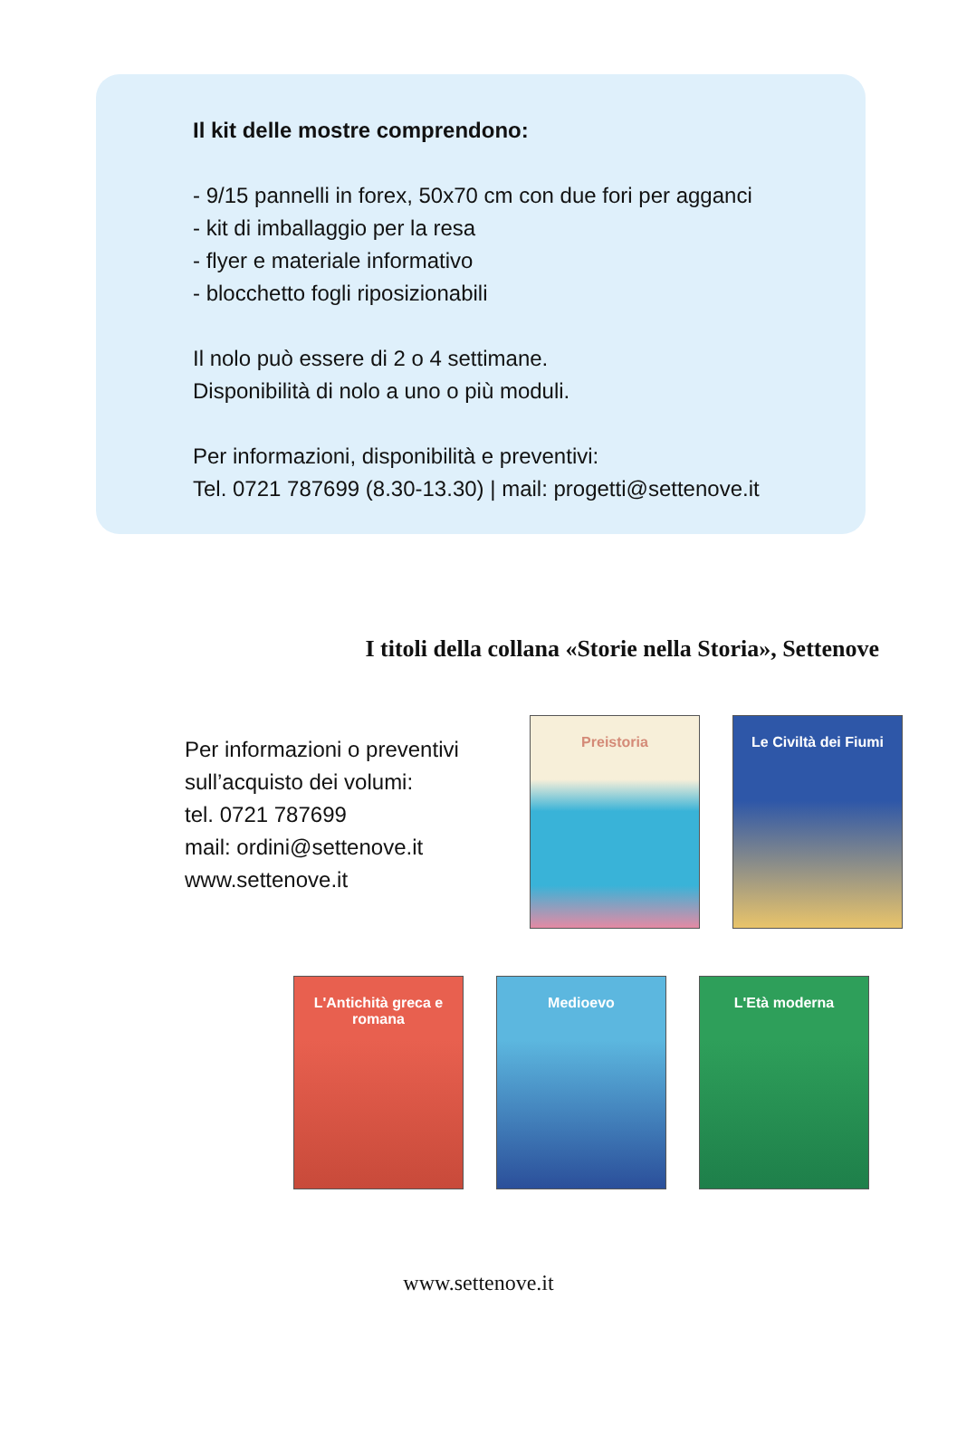Il kit delle mostre comprendono:
- 9/15 pannelli in forex, 50x70 cm con due fori per agganci
- kit di imballaggio per la resa
- flyer e materiale informativo
- blocchetto fogli riposizionabili
Il nolo può essere di 2 o 4 settimane.
Disponibilità di nolo a uno o più moduli.
Per informazioni, disponibilità e preventivi:
Tel. 0721 787699 (8.30-13.30) | mail: progetti@settenove.it
I titoli della collana «Storie nella Storia», Settenove
Per informazioni o preventivi sull’acquisto dei volumi:
tel. 0721 787699
mail: ordini@settenove.it
www.settenove.it
Preistoria Le Civiltà dei Fiumi
L'Antichità greca e romana
Medioevo L'Età moderna
www.settenove.it